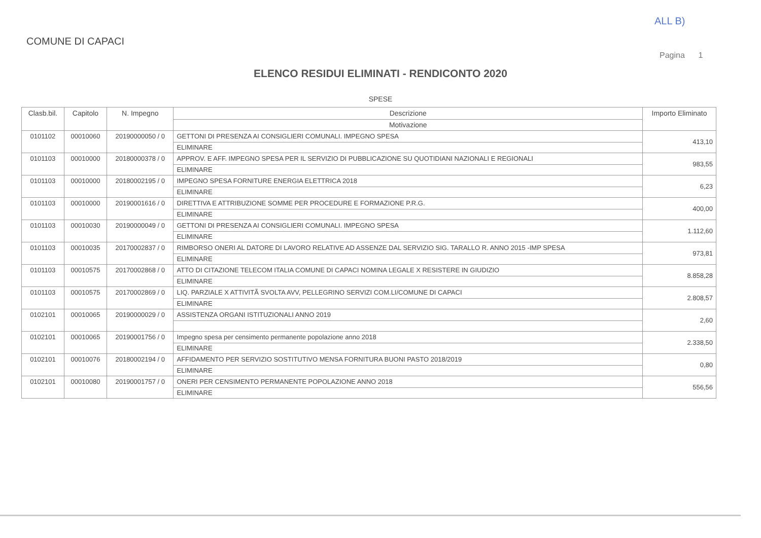ALL B)
COMUNE DI CAPACI
Pagina 1
ELENCO RESIDUI ELIMINATI - RENDICONTO 2020
SPESE
| Clasb.bil. | Capitolo | N. Impegno | Descrizione Motivazione | Importo Eliminato |
| --- | --- | --- | --- | --- |
| 0101102 | 00010060 | 20190000050 / 0 | GETTONI DI PRESENZA AI CONSIGLIERI COMUNALI. IMPEGNO SPESA ELIMINARE | 413,10 |
| 0101103 | 00010000 | 20180000378 / 0 | APPROV. E AFF. IMPEGNO SPESA PER IL SERVIZIO DI PUBBLICAZIONE SU QUOTIDIANI NAZIONALI E REGIONALI ELIMINARE | 983,55 |
| 0101103 | 00010000 | 20180002195 / 0 | IMPEGNO SPESA FORNITURE ENERGIA ELETTRICA 2018 ELIMINARE | 6,23 |
| 0101103 | 00010000 | 20190001616 / 0 | DIRETTIVA E ATTRIBUZIONE SOMME PER PROCEDURE E FORMAZIONE P.R.G. ELIMINARE | 400,00 |
| 0101103 | 00010030 | 20190000049 / 0 | GETTONI DI PRESENZA AI CONSIGLIERI COMUNALI. IMPEGNO SPESA ELIMINARE | 1.112,60 |
| 0101103 | 00010035 | 20170002837 / 0 | RIMBORSO ONERI AL DATORE DI LAVORO RELATIVE AD ASSENZE DAL SERVIZIO SIG. TARALLO R. ANNO 2015 -IMP SPESA ELIMINARE | 973,81 |
| 0101103 | 00010575 | 20170002868 / 0 | ATTO DI CITAZIONE TELECOM ITALIA COMUNE DI CAPACI NOMINA LEGALE X RESISTERE IN GIUDIZIO ELIMINARE | 8.858,28 |
| 0101103 | 00010575 | 20170002869 / 0 | LIQ. PARZIALE X ATTIVITÃ SVOLTA AVV, PELLEGRINO SERVIZI COM.LI/COMUNE DI CAPACI ELIMINARE | 2.808,57 |
| 0102101 | 00010065 | 20190000029 / 0 | ASSISTENZA ORGANI ISTITUZIONALI ANNO 2019 | 2,60 |
| 0102101 | 00010065 | 20190001756 / 0 | Impegno spesa per censimento permanente popolazione anno 2018 ELIMINARE | 2.338,50 |
| 0102101 | 00010076 | 20180002194 / 0 | AFFIDAMENTO PER SERVIZIO SOSTITUTIVO MENSA FORNITURA BUONI PASTO 2018/2019 ELIMINARE | 0,80 |
| 0102101 | 00010080 | 20190001757 / 0 | ONERI PER CENSIMENTO PERMANENTE POPOLAZIONE ANNO 2018 ELIMINARE | 556,56 |